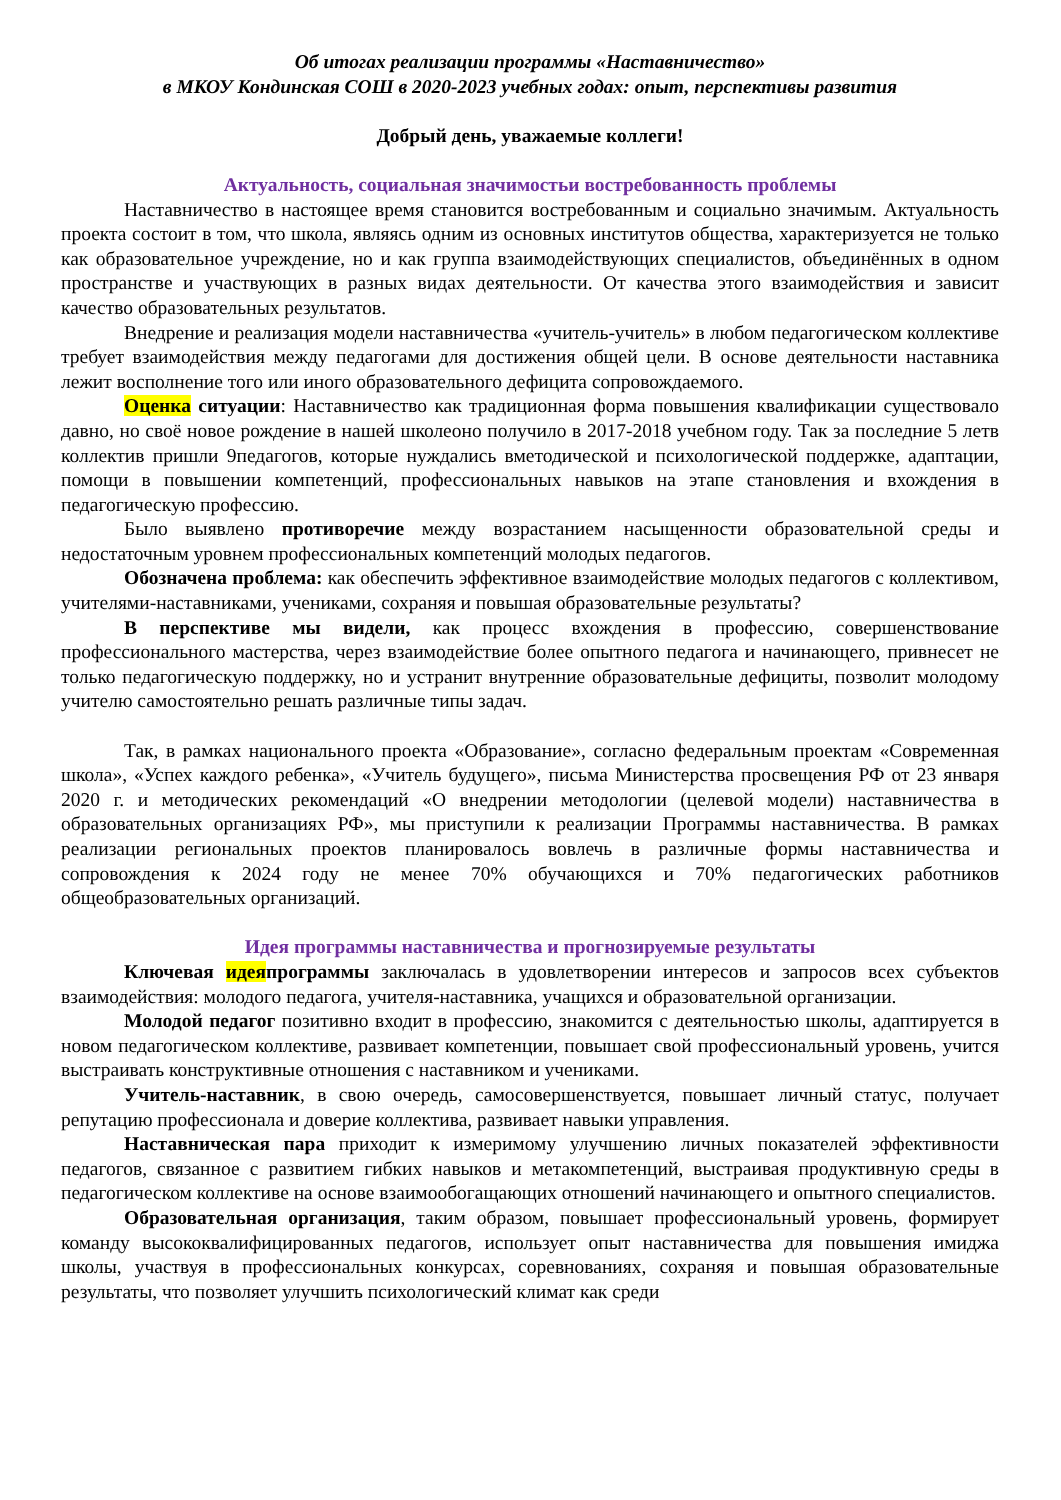Об итогах реализации программы «Наставничество»
в МКОУ Кондинская СОШ в 2020-2023 учебных годах: опыт, перспективы развития
Добрый день, уважаемые коллеги!
Актуальность, социальная значимостьи востребованность проблемы
Наставничество в настоящее время становится востребованным и социально значимым. Актуальность проекта состоит в том, что школа, являясь одним из основных институтов общества, характеризуется не только как образовательное учреждение, но и как группа взаимодействующих специалистов, объединённых в одном пространстве и участвующих в разных видах деятельности. От качества этого взаимодействия и зависит качество образовательных результатов.
Внедрение и реализация модели наставничества «учитель-учитель» в любом педагогическом коллективе требует взаимодействия между педагогами для достижения общей цели. В основе деятельности наставника лежит восполнение того или иного образовательного дефицита сопровождаемого.
Оценка ситуации: Наставничество как традиционная форма повышения квалификации существовало давно, но своё новое рождение в нашей школеоно получило в 2017-2018 учебном году. Так за последние 5 летв коллектив пришли 9педагогов, которые нуждались вметодической и психологической поддержке, адаптации, помощи в повышении компетенций, профессиональных навыков на этапе становления и вхождения в педагогическую профессию.
Было выявлено противоречие между возрастанием насыщенности образовательной среды и недостаточным уровнем профессиональных компетенций молодых педагогов.
Обозначена проблема: как обеспечить эффективное взаимодействие молодых педагогов с коллективом, учителями-наставниками, учениками, сохраняя и повышая образовательные результаты?
В перспективе мы видели, как процесс вхождения в профессию, совершенствование профессионального мастерства, через взаимодействие более опытного педагога и начинающего, привнесет не только педагогическую поддержку, но и устранит внутренние образовательные дефициты, позволит молодому учителю самостоятельно решать различные типы задач.
Так, в рамках национального проекта «Образование», согласно федеральным проектам «Современная школа», «Успех каждого ребенка», «Учитель будущего», письма Министерства просвещения РФ от 23 января 2020 г. и методических рекомендаций «О внедрении методологии (целевой модели) наставничества в образовательных организациях РФ», мы приступили к реализации Программы наставничества. В рамках реализации региональных проектов планировалось вовлечь в различные формы наставничества и сопровождения к 2024 году не менее 70% обучающихся и 70% педагогических работников общеобразовательных организаций.
Идея программы наставничества и прогнозируемые результаты
Ключевая идеяпрограммы заключалась в удовлетворении интересов и запросов всех субъектов взаимодействия: молодого педагога, учителя-наставника, учащихся и образовательной организации.
Молодой педагог позитивно входит в профессию, знакомится с деятельностью школы, адаптируется в новом педагогическом коллективе, развивает компетенции, повышает свой профессиональный уровень, учится выстраивать конструктивные отношения с наставником и учениками.
Учитель-наставник, в свою очередь, самосовершенствуется, повышает личный статус, получает репутацию профессионала и доверие коллектива, развивает навыки управления.
Наставническая пара приходит к измеримому улучшению личных показателей эффективности педагогов, связанное с развитием гибких навыков и метакомпетенций, выстраивая продуктивную среды в педагогическом коллективе на основе взаимообогащающих отношений начинающего и опытного специалистов.
Образовательная организация, таким образом, повышает профессиональный уровень, формирует команду высококвалифицированных педагогов, использует опыт наставничества для повышения имиджа школы, участвуя в профессиональных конкурсах, соревнованиях, сохраняя и повышая образовательные результаты, что позволяет улучшить психологический климат как среди